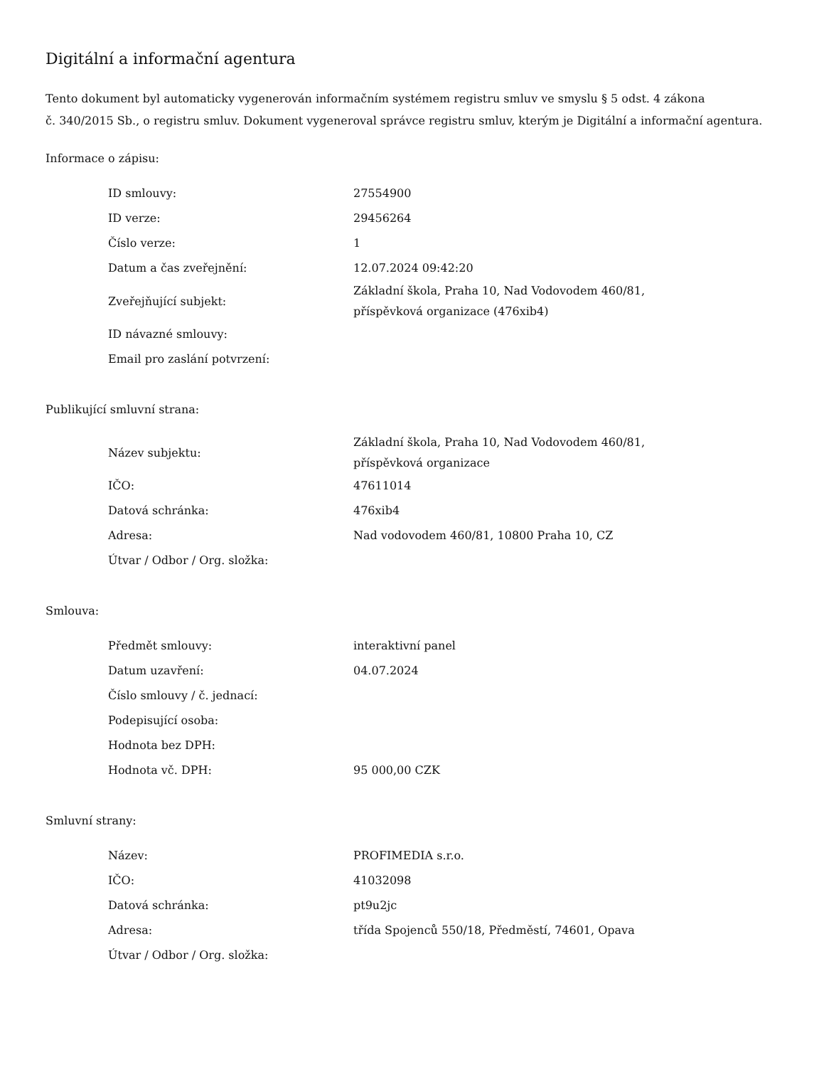Digitální a informační agentura
Tento dokument byl automaticky vygenerován informačním systémem registru smluv ve smyslu § 5 odst. 4 zákona
č. 340/2015 Sb., o registru smluv. Dokument vygeneroval správce registru smluv, kterým je Digitální a informační agentura.
Informace o zápisu:
| ID smlouvy: | 27554900 |
| ID verze: | 29456264 |
| Číslo verze: | 1 |
| Datum a čas zveřejnění: | 12.07.2024 09:42:20 |
| Zveřejňující subjekt: | Základní škola, Praha 10, Nad Vodovodem 460/81, příspěvková organizace (476xib4) |
| ID návazné smlouvy: | |
| Email pro zaslání potvrzení: | |
Publikující smluvní strana:
| Název subjektu: | Základní škola, Praha 10, Nad Vodovodem 460/81, příspěvková organizace |
| IČO: | 47611014 |
| Datová schránka: | 476xib4 |
| Adresa: | Nad vodovodem 460/81, 10800 Praha 10, CZ |
| Útvar / Odbor / Org. složka: | |
Smlouva:
| Předmět smlouvy: | interaktivní panel |
| Datum uzavření: | 04.07.2024 |
| Číslo smlouvy / č. jednací: | |
| Podepisující osoba: | |
| Hodnota bez DPH: | |
| Hodnota vč. DPH: | 95 000,00 CZK |
Smluvní strany:
| Název: | PROFIMEDIA s.r.o. |
| IČO: | 41032098 |
| Datová schránka: | pt9u2jc |
| Adresa: | třída Spojenců 550/18, Předměstí, 74601, Opava |
| Útvar / Odbor / Org. složka: | |